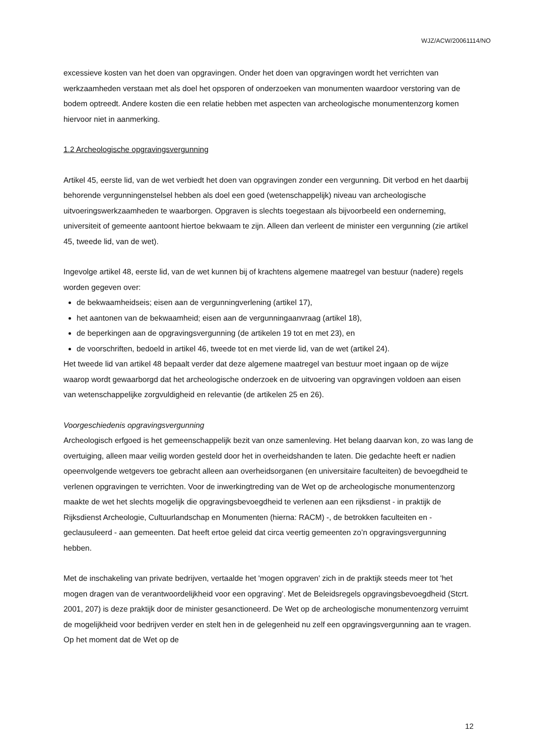WJZ/ACW/20061114/NO
excessieve kosten van het doen van opgravingen. Onder het doen van opgravingen wordt het verrichten van werkzaamheden verstaan met als doel het opsporen of onderzoeken van monumenten waardoor verstoring van de bodem optreedt. Andere kosten die een relatie hebben met aspecten van archeologische monumentenzorg komen hiervoor niet in aanmerking.
1.2 Archeologische opgravingsvergunning
Artikel 45, eerste lid, van de wet verbiedt het doen van opgravingen zonder een vergunning. Dit verbod en het daarbij behorende vergunningenstelsel hebben als doel een goed (wetenschappelijk) niveau van archeologische uitvoeringswerkzaamheden te waarborgen. Opgraven is slechts toegestaan als bijvoorbeeld een onderneming, universiteit of gemeente aantoont hiertoe bekwaam te zijn. Alleen dan verleent de minister een vergunning (zie artikel 45, tweede lid, van de wet).
Ingevolge artikel 48, eerste lid, van de wet kunnen bij of krachtens algemene maatregel van bestuur (nadere) regels worden gegeven over:
de bekwaamheidseis; eisen aan de vergunningverlening (artikel 17),
het aantonen van de bekwaamheid; eisen aan de vergunningaanvraag (artikel 18),
de beperkingen aan de opgravingsvergunning (de artikelen 19 tot en met 23), en
de voorschriften, bedoeld in artikel 46, tweede tot en met vierde lid, van de wet (artikel 24).
Het tweede lid van artikel 48 bepaalt verder dat deze algemene maatregel van bestuur moet ingaan op de wijze waarop wordt gewaarborgd dat het archeologische onderzoek en de uitvoering van opgravingen voldoen aan eisen van wetenschappelijke zorgvuldigheid en relevantie (de artikelen 25 en 26).
Voorgeschiedenis opgravingsvergunning
Archeologisch erfgoed is het gemeenschappelijk bezit van onze samenleving. Het belang daarvan kon, zo was lang de overtuiging, alleen maar veilig worden gesteld door het in overheidshanden te laten. Die gedachte heeft er nadien opeenvolgende wetgevers toe gebracht alleen aan overheidsorganen (en universitaire faculteiten) de bevoegdheid te verlenen opgravingen te verrichten. Voor de inwerkingtreding van de Wet op de archeologische monumentenzorg maakte de wet het slechts mogelijk die opgravingsbevoegdheid te verlenen aan een rijksdienst - in praktijk de Rijksdienst Archeologie, Cultuurlandschap en Monumenten (hierna: RACM) -, de betrokken faculteiten en - geclausuleerd - aan gemeenten. Dat heeft ertoe geleid dat circa veertig gemeenten zo’n opgravingsvergunning hebben.
Met de inschakeling van private bedrijven, vertaalde het 'mogen opgraven' zich in de praktijk steeds meer tot 'het mogen dragen van de verantwoordelijkheid voor een opgraving'. Met de Beleidsregels opgravingsbevoegdheid (Stcrt. 2001, 207) is deze praktijk door de minister gesanctioneerd. De Wet op de archeologische monumentenzorg verruimt de mogelijkheid voor bedrijven verder en stelt hen in de gelegenheid nu zelf een opgravingsvergunning aan te vragen. Op het moment dat de Wet op de
12